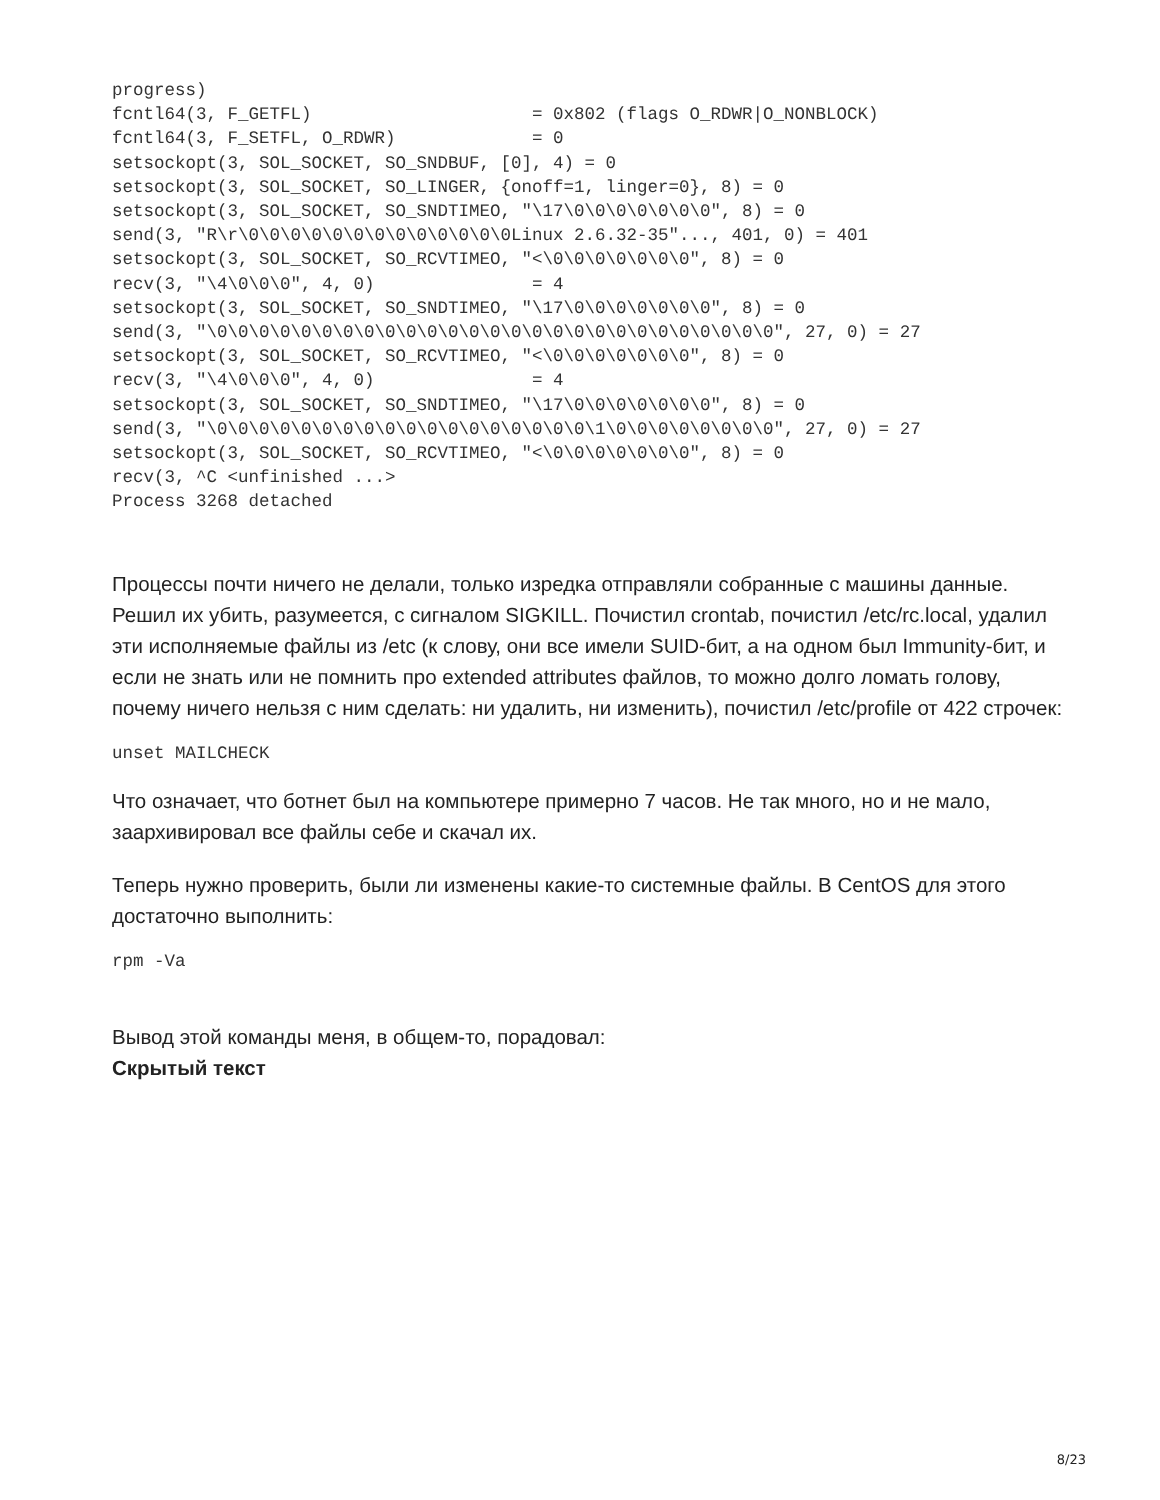progress)
fcntl64(3, F_GETFL)                     = 0x802 (flags O_RDWR|O_NONBLOCK)
fcntl64(3, F_SETFL, O_RDWR)             = 0
setsockopt(3, SOL_SOCKET, SO_SNDBUF, [0], 4) = 0
setsockopt(3, SOL_SOCKET, SO_LINGER, {onoff=1, linger=0}, 8) = 0
setsockopt(3, SOL_SOCKET, SO_SNDTIMEO, "\17\0\0\0\0\0\0\0", 8) = 0
send(3, "R\r\0\0\0\0\0\0\0\0\0\0\0\0\0Linux 2.6.32-35"..., 401, 0) = 401
setsockopt(3, SOL_SOCKET, SO_RCVTIMEO, "<\0\0\0\0\0\0\0", 8) = 0
recv(3, "\4\0\0\0", 4, 0)               = 4
setsockopt(3, SOL_SOCKET, SO_SNDTIMEO, "\17\0\0\0\0\0\0\0", 8) = 0
send(3, "\0\0\0\0\0\0\0\0\0\0\0\0\0\0\0\0\0\0\0\0\0\0\0\0\0\0\0", 27, 0) = 27
setsockopt(3, SOL_SOCKET, SO_RCVTIMEO, "<\0\0\0\0\0\0\0", 8) = 0
recv(3, "\4\0\0\0", 4, 0)               = 4
setsockopt(3, SOL_SOCKET, SO_SNDTIMEO, "\17\0\0\0\0\0\0\0", 8) = 0
send(3, "\0\0\0\0\0\0\0\0\0\0\0\0\0\0\0\0\0\0\1\0\0\0\0\0\0\0\0", 27, 0) = 27
setsockopt(3, SOL_SOCKET, SO_RCVTIMEO, "<\0\0\0\0\0\0\0", 8) = 0
recv(3, ^C <unfinished ...>
Process 3268 detached
Процессы почти ничего не делали, только изредка отправляли собранные с машины данные. Решил их убить, разумеется, с сигналом SIGKILL. Почистил crontab, почистил /etc/rc.local, удалил эти исполняемые файлы из /etc (к слову, они все имели SUID-бит, а на одном был Immunity-бит, и если не знать или не помнить про extended attributes файлов, то можно долго ломать голову, почему ничего нельзя с ним сделать: ни удалить, ни изменить), почистил /etc/profile от 422 строчек:
unset MAILCHECK
Что означает, что ботнет был на компьютере примерно 7 часов. Не так много, но и не мало, заархивировал все файлы себе и скачал их.
Теперь нужно проверить, были ли изменены какие-то системные файлы. В CentOS для этого достаточно выполнить:
rpm -Va
Вывод этой команды меня, в общем-то, порадовал:
Скрытый текст
8/23